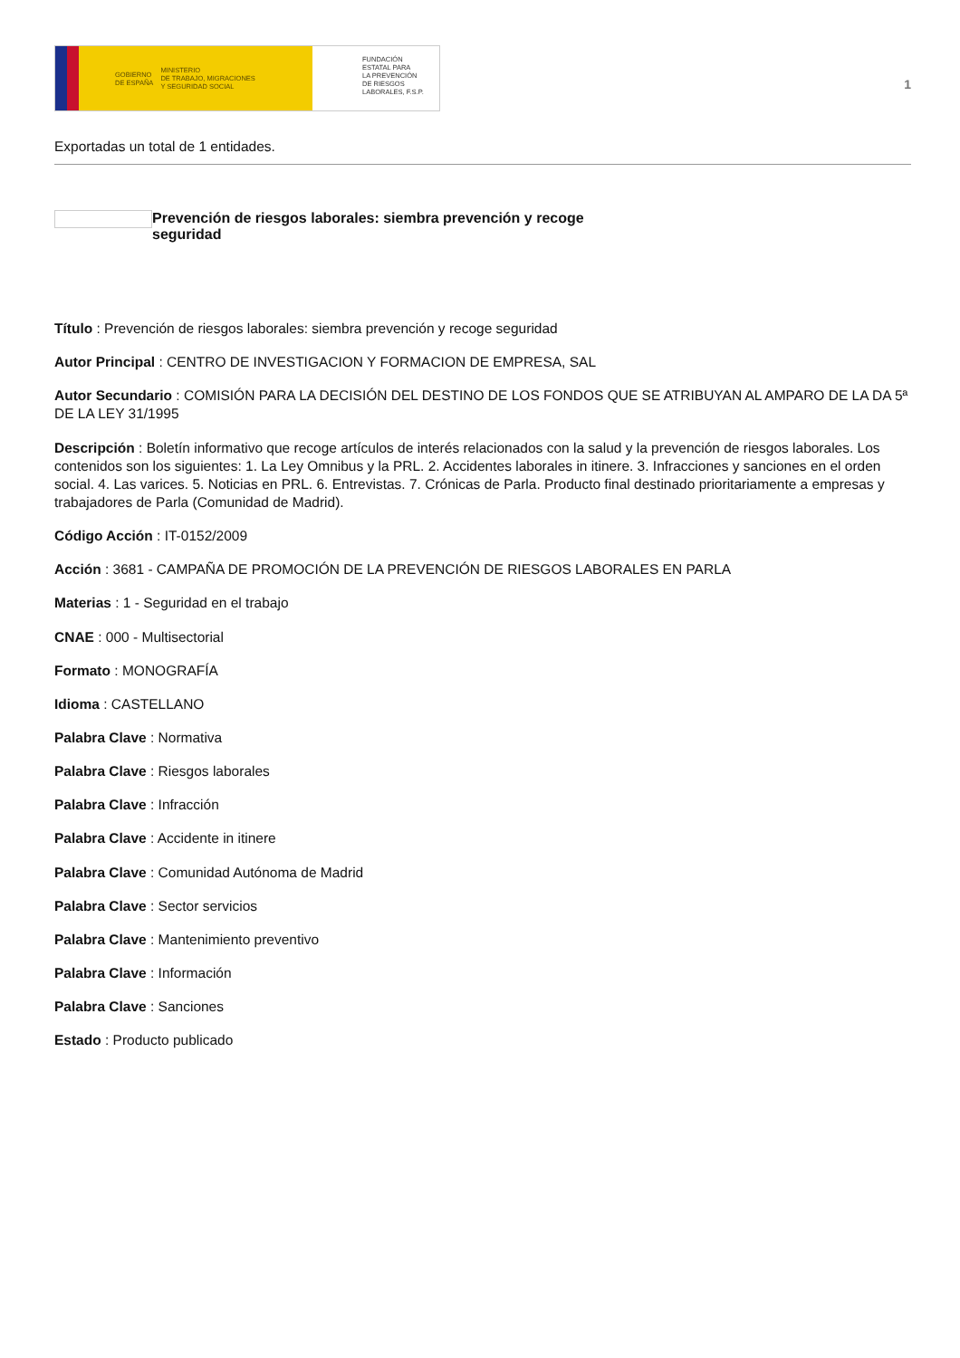GOBIERNO
DE ESPAÑA MINISTERIO
DE TRABAJO, MIGRACIONES
Y SEGURIDAD SOCIAL
FUNDACIÓN
ESTATAL PARA
LA PREVENCIÓN
DE RIESGOS
LABORALES, F.S.P.
1
Exportadas un total de 1 entidades.
Prevención de riesgos laborales: siembra prevención y recoge
seguridad
Título : Prevención de riesgos laborales: siembra prevención y recoge seguridad
Autor Principal : CENTRO DE INVESTIGACION Y FORMACION DE EMPRESA, SAL
Autor Secundario : COMISIÓN PARA LA DECISIÓN DEL DESTINO DE LOS FONDOS QUE SE ATRIBUYAN AL AMPARO DE LA DA 5ª DE LA LEY 31/1995
Descripción : Boletín informativo que recoge artículos de interés relacionados con la salud y la prevención de riesgos laborales. Los contenidos son los siguientes: 1. La Ley Omnibus y la PRL. 2. Accidentes laborales in itinere. 3. Infracciones y sanciones en el orden social. 4. Las varices. 5. Noticias en PRL. 6. Entrevistas. 7. Crónicas de Parla. Producto final destinado prioritariamente a empresas y trabajadores de Parla (Comunidad de Madrid).
Código Acción : IT-0152/2009
Acción : 3681 - CAMPAÑA DE PROMOCIÓN DE LA PREVENCIÓN DE RIESGOS LABORALES EN PARLA
Materias : 1 - Seguridad en el trabajo
CNAE : 000 - Multisectorial
Formato : MONOGRAFÍA
Idioma : CASTELLANO
Palabra Clave : Normativa
Palabra Clave : Riesgos laborales
Palabra Clave : Infracción
Palabra Clave : Accidente in itinere
Palabra Clave : Comunidad Autónoma de Madrid
Palabra Clave : Sector servicios
Palabra Clave : Mantenimiento preventivo
Palabra Clave : Información
Palabra Clave : Sanciones
Estado : Producto publicado